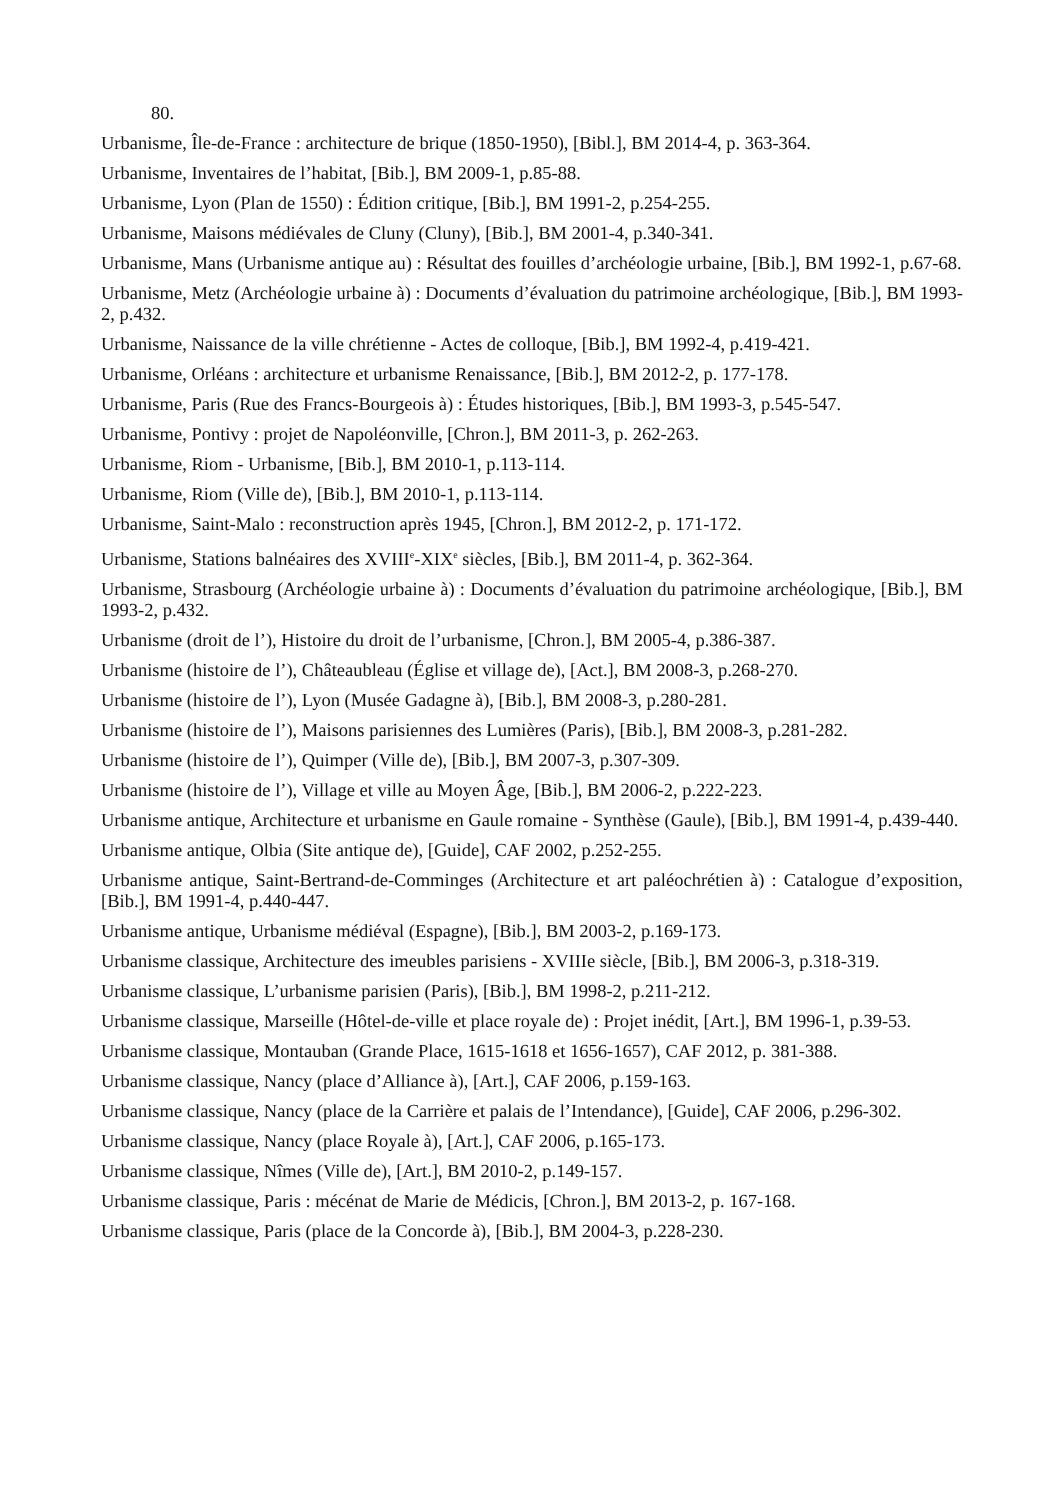80.
Urbanisme, Île-de-France : architecture de brique (1850-1950), [Bibl.], BM 2014-4, p. 363-364.
Urbanisme, Inventaires de l’habitat, [Bib.], BM 2009-1, p.85-88.
Urbanisme, Lyon (Plan de 1550) : Édition critique, [Bib.], BM 1991-2, p.254-255.
Urbanisme, Maisons médiévales de Cluny (Cluny), [Bib.], BM 2001-4, p.340-341.
Urbanisme, Mans (Urbanisme antique au) : Résultat des fouilles d’archéologie urbaine, [Bib.], BM 1992-1, p.67-68.
Urbanisme, Metz (Archéologie urbaine à) : Documents d’évaluation du patrimoine archéologique, [Bib.], BM 1993-2, p.432.
Urbanisme, Naissance de la ville chrétienne - Actes de colloque, [Bib.], BM 1992-4, p.419-421.
Urbanisme, Orléans : architecture et urbanisme Renaissance, [Bib.], BM 2012-2, p. 177-178.
Urbanisme, Paris (Rue des Francs-Bourgeois à) : Études historiques, [Bib.], BM 1993-3, p.545-547.
Urbanisme, Pontivy : projet de Napoléonville, [Chron.], BM 2011-3, p. 262-263.
Urbanisme, Riom - Urbanisme, [Bib.], BM 2010-1, p.113-114.
Urbanisme, Riom (Ville de), [Bib.], BM 2010-1, p.113-114.
Urbanisme, Saint-Malo : reconstruction après 1945, [Chron.], BM 2012-2, p. 171-172.
Urbanisme, Stations balnéaires des XVIII<sup>e</sup>-XIX<sup>e</sup> siècles, [Bib.], BM 2011-4, p. 362-364.
Urbanisme, Strasbourg (Archéologie urbaine à) : Documents d’évaluation du patrimoine archéologique, [Bib.], BM 1993-2, p.432.
Urbanisme (droit de l’), Histoire du droit de l’urbanisme, [Chron.], BM 2005-4, p.386-387.
Urbanisme (histoire de l’), Châteaubleau (Église et village de), [Act.], BM 2008-3, p.268-270.
Urbanisme (histoire de l’), Lyon (Musée Gadagne à), [Bib.], BM 2008-3, p.280-281.
Urbanisme (histoire de l’), Maisons parisiennes des Lumières (Paris), [Bib.], BM 2008-3, p.281-282.
Urbanisme (histoire de l’), Quimper (Ville de), [Bib.], BM 2007-3, p.307-309.
Urbanisme (histoire de l’), Village et ville au Moyen Âge, [Bib.], BM 2006-2, p.222-223.
Urbanisme antique, Architecture et urbanisme en Gaule romaine - Synthèse (Gaule), [Bib.], BM 1991-4, p.439-440.
Urbanisme antique, Olbia (Site antique de), [Guide], CAF 2002, p.252-255.
Urbanisme antique, Saint-Bertrand-de-Comminges (Architecture et art paléochrétien à) : Catalogue d’exposition, [Bib.], BM 1991-4, p.440-447.
Urbanisme antique, Urbanisme médiéval (Espagne), [Bib.], BM 2003-2, p.169-173.
Urbanisme classique, Architecture des imeubles parisiens - XVIIIe siècle, [Bib.], BM 2006-3, p.318-319.
Urbanisme classique, L’urbanisme parisien (Paris), [Bib.], BM 1998-2, p.211-212.
Urbanisme classique, Marseille (Hôtel-de-ville et place royale de) : Projet inédit, [Art.], BM 1996-1, p.39-53.
Urbanisme classique, Montauban (Grande Place, 1615-1618 et 1656-1657), CAF 2012, p. 381-388.
Urbanisme classique, Nancy (place d’Alliance à), [Art.], CAF 2006, p.159-163.
Urbanisme classique, Nancy (place de la Carrière et palais de l’Intendance), [Guide], CAF 2006, p.296-302.
Urbanisme classique, Nancy (place Royale à), [Art.], CAF 2006, p.165-173.
Urbanisme classique, Nîmes (Ville de), [Art.], BM 2010-2, p.149-157.
Urbanisme classique, Paris : mécénat de Marie de Médicis, [Chron.], BM 2013-2, p. 167-168.
Urbanisme classique, Paris (place de la Concorde à), [Bib.], BM 2004-3, p.228-230.